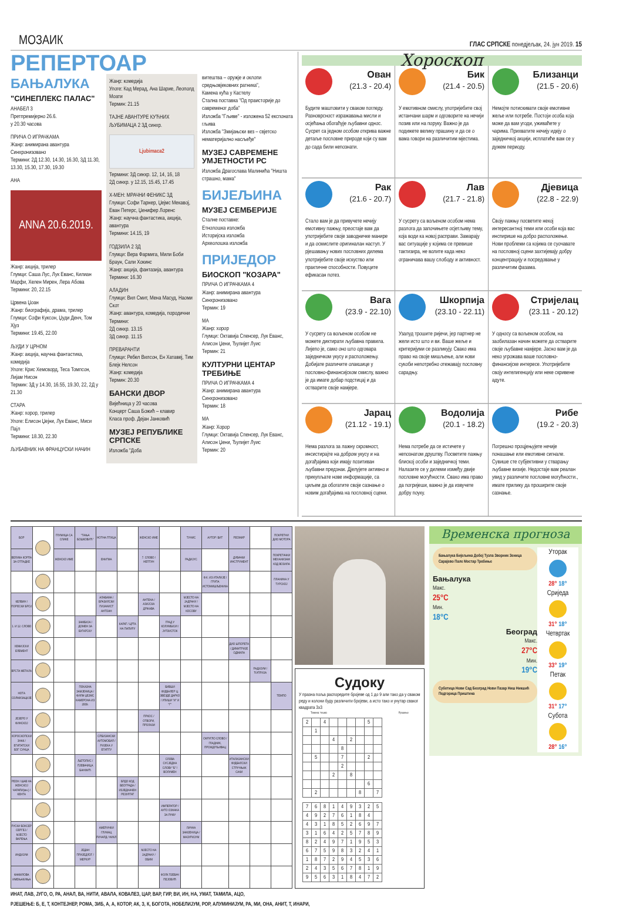МОЗАИК ГЛАС СРПСКЕ понедјељак, 24. јун 2019. 15
РЕПЕРТОАР
БАЊАЛУКА
"СИНЕПЛЕКС ПАЛАС"
АНАБЕЛ 3
Претпремијерно 26.6.
у 20.30 часова
ПРИЧА О ИГРАЧКАМА
Жанр: анимирана авантура
Синхронизовано
Термини: 2Д 12.30, 14.30, 16.30, 3Д 11.30, 13.30, 15.30, 17.30, 19.30
АНА
ANNA 20.6.2019.
Жанр: акција, трилер
Глумци: Саша Лус, Лук Еванс, Килиан Марфи, Хелен Мирен, Лера Абова
Термини: 20, 22.15
Црвена Џоан
Жанр: биографија, драма, трилер
Глумци: Софи Куксон, Џуди Денч, Том Хјуз
Термини: 19.45, 22.00
ЉУДИ У ЦРНОМ
Жанр: акција, научна фантастика, комедија
Улоге: Крис Хемсворд, Теса Томпсон, Лијам Нисон
Термин: 3Д у 14.30, 16.55, 19.30, 22, 2Д у 21.30
СТАРА
Жанр: хорор, трилер
Улоге: Елисон Џејни, Лук Еванс, Миси Пајл
Термини: 18.30, 22.30
ЉУБАВНИК НА ФРАНЦУСКИ НАЧИН
Жанр: комедија
Улоге: Кад Мерад, Ана Шарие, Леополд Моати
Термин: 21.15
ТАЈНЕ АВАНТУРЕ КУЋНИХ ЉУБИМАЦА 2 3Д синхр.
Ljubimaca2
Термини: 3Д синхр. 12, 14, 16, 18
2Д синхр. у 12.15, 15.45, 17.45
Х-МЕН: МРАЧНИ ФЕНИКС 3Д
Глумци: Софи Тарнер, Џејмс Мекавој, Еван Петерс, Џенифер Лоренс
Жанр: научна фантастика, акција, авантура
Термини: 14.15, 19
ГОДЗИЛА 2 3Д
Глумци: Вера Фармига, Мили Боби Браун, Сали Хокинс
Жанр: акција, фантазија, авантура
Термини: 16.30
АЛАДИН
Глумци: Вил Смит, Мена Масуд, Наоми Скот
Жанр: авантура, комедија, породични
Термини:
2Д синхр. 13.15
3Д синхр. 11.15
ПРЕВАРАНТИ
Глумци: Ребел Вилсон, Ен Хатавеј, Тим Блејк Нелсон
Жанр: комедија
Термин: 20.30
БАНСКИ ДВОР
Вијећница у 20 часова
Концерт Саша Божић – клавир
Класа проф. Дејан Јанковић
МУЗЕЈ РЕПУБЛИКЕ СРПСКЕ
Изложба "Доба
витештва – оружје и оклопи средњовјековних ратника",
Камена кућа у Кастелу
Стална поставка "Од праисторије до савременог доба"
Изложба "Гљиве" - изложена 52 експоната гљива
Изложба "Змијањски вез – свјетско нематеријално насљеђе"
МУЗЕЈ САВРЕМЕНЕ УМЈЕТНОСТИ РС
Изложба Драгослава Малинића "Ништа страшно, мама"
БИЈЕЉИНА
МУЗЕЈ СЕМБЕРИЈЕ
Сталне поставке:
Етнолошка изложба
Историјска изложба
Археолошка изложба
ПРИЈЕДОР
БИОСКОП "КОЗАРА"
ПРИЧА О ИГРАЧКАМА 4
Жанр: анимирана авантура
Синхронизовано
Термин: 19
МА
Жанр: хорор
Глумци: Октавија Спенсер, Лук Еванс, Алисон Џени, Ђулијет Луис
Термин: 21
КУЛТУРНИ ЦЕНТАР ТРЕБИЊЕ
ПРИЧА О ИГРАЧКАМА 4
Жанр: анимирана авантура
Синхронизовано
Термин: 18
МА
Жанр: Хорор
Глумци: Октавија Спенсер, Лук Еванс, Алисон Џени, Ђулијет Луис
Термин: 20
Хороскоп
Ован
(21.3 - 20.4)
Будите маштовити у сваком погледу. Разноврсност изражавања мисли и осјећања обогаћује љубавни однос. Сусрет са једном особом открива важне детаље пословне природе који су вам до сада били непознати.
Бик
(21.4 - 20.5)
У емотивном смислу, употријебите свој истанчани шарм и одговорите на нечији позив или на поруку. Важно је да подижете велику прашину и да се о вама говори на различитим мјестима.
Близанци
(21.5 - 20.6)
Немојте потискивати своје емотивне жеље или потребе. Постоји особа која може да вам угоди, уживаћете у чарима. Прихватите нечију идеју о заједничкој акцији, исплатиће вам се у дужем периоду.
Рак
(21.6 - 20.7)
Стало вам је да привучете нечију емотивну пажњу, преостаје вам да употријебите своје заводничке манире и да осмислите оригиналан наступ. У рјешавању нових пословних дилема употријебите своје искуство или практичне способности. Повуците ефикасан потез.
Лав
(21.7 - 21.8)
У сусрету са вољеном особом нема разлога да започињете осјетљиву тему, која води ка новој расправи. Замарају вас ситуације у којима се превише тактизира, не волите када неко ограничава вашу слободу и активност.
Дјевица
(22.8 - 22.9)
Своју пажњу посветите некој интересантној теми или особи која вас инспирише на добро расположење. Нови проблеми са којима се суочавате на пословној сцени захтијевају добру концентрацију и посредовање у различитим фазама.
Вага
(23.9 - 22.10)
У сусрету са вољеном особом не можете диктирати љубавна правила. Лијепо је, само оно што одговара заједничком укусу и расположењу. Добијате различите олакшице у пословно-финансијском смислу, важно је да имате добар подстицај и да остварите своје намјере.
Шкорпија
(23.10 - 22.11)
Узалуд трошите ријечи, јер партнер не жели исто што и ви. Ваше жеље и критеријуми се разликују. Свако има право на своје мишљење, али нови сукоби непотребно отежавају пословну сарадњу.
Стријелац
(23.11 - 20.12)
У односу са вољеном особом, на заобилазан начин можете да остварите своје љубавне намјере. Јасно вам је да неко угрожава ваше пословно-финансијске интересе. Употријебите своју интелигенцију или неке скривене адуте.
Јарац
(21.12 - 19.1)
Нема разлога за лажну скромност, инсистирајте на добром укусу и на догађајима који имају позитиван љубавни предзнак. Дјелујете активно и прикупљате нове информације, са циљем да обогатите своје сазнање о новим догађајима на пословној сцени.
Водолија
(20.1 - 18.2)
Нема потребе да се истичете у непознатом друштву. Посветите пажњу блиској особи и заједничкој теми. Налазите се у дилеми између двије пословне могућности. Свако има право да погријеши, важно је да извучете добру поуку.
Рибе
(19.2 - 20.3)
Погрешно процјењујете нечије понашање или емотивне сигнале. Сувише сте субјективни у стварању љубавне визије. Недостаје вам реалан увид у различите пословне могућности., имате прилику да проширите своје сазнање.
| БОР | | ГЛУМИЦА СА СЛИКЕ | "ТАЊА БОШКОВИЋ" | НОТНА ПТИЦА | | ЖЕНСКО ИМЕ | | ТУНИС | АУТОР: БИТ | РЕОМИР | | ПОКРЕТНИ ДИО МОТОРА |
| ВЕЛИКА КОРПА ЗА ОТПАДКЕ | | ЖЕНСКО ИМЕ | | ЕНИГМА | | 7. СЛОВО / НЕПТУН | | РАДИЈУС | | ДУВАЧКИ ИНСТРУМЕНТ | | ПОКРЕТАЧКИ МЕХАНИЗАМ КОД ВОЗИЛА |
| | | | | | | | | | Ф.К. ИЗ ИТАЛИЈЕ / ГРУПА ИСТОМИШЉЕНИКА | | | ПЛАНИНА У ТУРСКОЈ |
| КЕЛВИН / ПОРЕСКИ БРОЈ | | | | АЛАБАМА / БРАЗИЛСКИ ПИЈАНИСТ АНТОАН | | АНТЕНА / АЗИЈСКА ДРЖАВА | | МЈЕСТО НА ЈАДРАНУ / МЈЕСТО НА КОСОВУ | | | | |
| 1. И 12. СЛОВО | | | ЗАМБИЈА / ДОМЕН ЗА БУГАРСКУ | | КАРАТ / ЦРТА НА ПАПИРУ | | ГРАД У КОЛУМБИЈИ / ЈУГОИСТОК | | | | | |
| ХЕМИЈСКИ ЕЛЕМЕНТ | | | | | | | | | | ДИО ШПОРЕТА / ДИМИТРИЈЕ ОДМИЛА | | |
| ВРСТА МЕТАЛА | | | | | | | | | | | РАДИЈУМ / ЋУПРИЈА | |
| НОТА СОЛМИЗАЦИЈЕ | | | ПОКАЗНА ЗАМЈЕНИЦА / ФИЛМ ЏЕЈМС КАМЕРОНА ИЗ 2009. | | | | БИВШИ ФУДБАЛЕР Ц. ЗВЕЗДЕ ДАРКО / УПИШИ "И" И "Г" | | | | | ТЕМПО |
| ЈЕЗЕРО У ФИНСКОЈ | | | | | | ПРКОС / ОТВОРИ, ПРОЛАЗИ | | | | | | |
| ХОРОСКОПСКИ ЗНАК / ЕГИПАТСКИ БОГ СУНЦА | | | | СРБИЈАНСКИ АУТОМОБИЛ / РИЈЕКА У ЕГИПТУ | | | | | ОКРУГЛО СЛОВО / ГЛАДНИК, ПРОЖДРЉИВАЦ | | | |
| | | | ЉЕТОПИС / ПЈЕВАЧИЦА БАНФИЋ | | | | СЛОВА СУСЈЕДНА СЛОВУ "Б" / ВОЛУМЕН | | | ИТАЛИЈАНСКИ ФУДБАЛСКИ СТРУЧЊАК САКИ | | |
| РЕОН / ШАВ НА ЖЕНСКОЈ ЧАРАПИ(мн.) / КЕНТА | | | | | БРДО КОД БЕОГРАДА / ИЗЈЕДНАЧЕН РЕЗУЛТАТ | | | | | | | |
| | | | | | | | ИМПЕРАТОР / АУТО ОЗНАКА ЗА РУМУ | | | | | |
| РУСКИ БОКСЕР СЕРГЕЈ / МЈЕСТО ВАРЕЊА | | | | АМЕРИЧКИ ГЛУМАЦ РИЧАРД / НИКЛ | | | | ЛИЧНА ЗАМЈЕНИЦА / МАЗУРИЈУМ | | | | |
| ИНДИЈУМ | | | ЈЕДАН ПРИЈЕДЛОГ / МЕРКУР | | | МЈЕСТО НА ЈАДРАНУ / ОБИМ | | | | | | |
| ФАМИЛОВА ИМЕЊАКИЊА | | | | | | | ФОЛК ПЈЕВАЧ ПЕЈОВИЋ | | | | | |
Судоку
У празна поља распоредите бројеве од 1 до 9 али тако да у сваком реду и колони буду различити бројеви, а исто тако и унутар сваког квадрата 3х3
Тежина: тешко Рјешење
| 2 | | 4 | | | | | 5 | |
| | 1 | | | | | | | |
| | | | 4 | | 2 | | | |
| | | | | 8 | | | | |
| | 5 | | | 7 | | | 2 | |
| | | | | 2 | | | | |
| | | | 2 | | 8 | | | |
| | | | | | | | 6 | |
| | 2 | | | | | 8 | | 7 |
| 7 | 6 | 8 | 1 | 4 | 9 | 3 | 2 | 5 |
| 4 | 9 | 2 | 7 | 6 | 1 | 8 | 4 | |
| 4 | 3 | 1 | 8 | 5 | 2 | 6 | 9 | 7 |
| 3 | 1 | 6 | 4 | 2 | 5 | 7 | 8 | 9 |
| 8 | 2 | 4 | 9 | 7 | 1 | 9 | 5 | 3 |
| 6 | 7 | 5 | 9 | 8 | 3 | 2 | 4 | 1 |
| 1 | 8 | 7 | 2 | 9 | 4 | 5 | 3 | 6 |
| 2 | 4 | 3 | 5 | 6 | 7 | 8 | 1 | 9 |
| 9 | 5 | 6 | 3 | 1 | 8 | 4 | 7 | 2 |
ИНАТ, ЛАВ, ЈУГО, О, РА, АНАЛ, ВА, НИТИ, АВАЛА, КОВАЛЕЗ, ЦАР, ВАР, ГИР, ВИ, ИН, НА, УМАТ, ТАМИЛА, АЦО,
РЈЕШЕЊЕ: Б, Е, Т, КОНТЕЈНЕР, РОМА, ЗИБ, А, А, КОТОР, АК, З, К, БОГОТА, НОБЕЛИЈУМ, РОР, АЛУМИНИЈУМ, РА, МИ, ОНА, АНИТ, Т, ИНАРИ,
Временска прогноза
Бањалука Бијељина Добој Тузла Зворник Зеница Сарајево Пале Мостар Требиње
Бањалука
Макс.
25°C
Мин.
18°C
Београд
Макс.
27°C
Мин.
19°C
Суботица Нови Сад Београд Нови Пазар Ниш Никшић Подгорица Приштина
Уторак
28° 18°
Сриједа
31° 18°
Четвртак
33° 19°
Петак
31° 17°
Субота
28° 16°